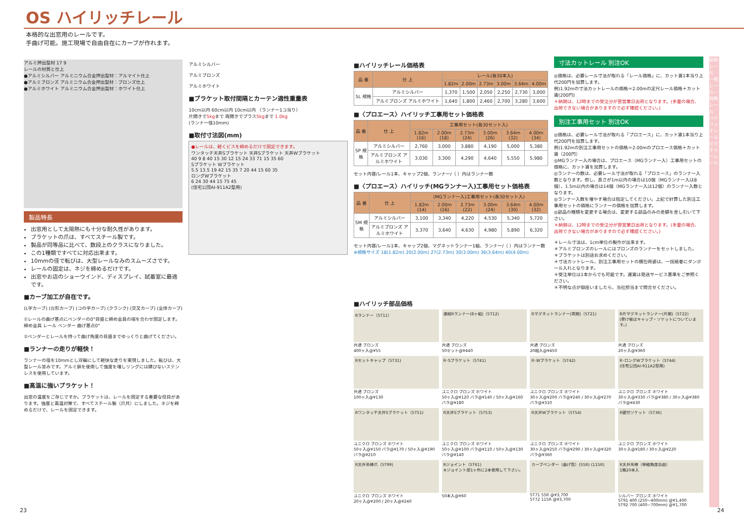OS ハイリッチレール
本格的な出窓用のレールです。
手曲げ可能。施工現場で自由自在にカーブが作れます。
アルミ押出型材 17 9
レールの材質と仕上
●アルミシルバー アルミニウム合金押出型材：アルマイト仕上
●アルミブロンズ アルミニウム合金押出型材：ブロンズ仕上
●アルミホワイト アルミニウム合金押出型材：ホワイト仕上
製品特長
出窓用として太陽熱にも十分な耐久性があります。
ブラケットの爪は、すべてスチール製です。
製品が同等品に比べて、数段上のクラスになりました。
この1種類ですべてに対応出来ます。
10mmの径で転びは、大型レールなみのスムーズさです。
レールの固定は、ネジを締めるだけです。
出窓やお店のショーウインド、ディスプレイ、試着室に最適です。
■カーブ加工が自在です。
(L字カーブ) (台形カーブ) (コの字カーブ) (クランク) (交叉カーブ) (全体カーブ)
①レールの曲げ基点にベンダーの0°目盛と締め金具の端を合わせ固定します。締め金具 レール ベンダー 曲げ基点0°
②ベンダーとレールを持って曲げ角度の目盛までゆっくりと曲げてください。
■ランナーの走りが軽快！
ランナーの径を10mmとし双輪にして軽快な走りを実現しました。転びは、大型レール並みです。アルミ鋲を使用して強度を増しリングには錆びないステンレスを使用しています。
■高温に強いブラケット！
出窓の温度をご存じですか。ブラケットは、レールを固定する重要な役目があります。強度と高温対策で、すべてスチール製（爪共）にしました。ネジを締めるだけで、レールを固定できます。
アルミシルバー
アルミブロンズ
アルミホワイト
■ブラケット取付間隔とカーテン適性重量表
10cm以内 60cm以内 10cm以内 〈ランナー1コ当り〉
片開きで5kgまで 両開きでプラス5kgまで 1.0kg
(ランナー径10mm)
■取付寸法図(mm)
●レールは、軽くビスを締めるだけで固定できます。
ワンタッチ天井Sブラケット 天井Sブラケット 天井Wブラケット
40 9 8 40 15 30 12 15 24 33 71 15 35 60
Sブラケット Wブラケット
5.5 13.5 19 42 15 35 7 20 44 15 60 35
ロングWブラケット
6 24 30 44 15 75 45
(住宅公団AI-911A2型用)
■ハイリッチレール価格表
| 品 番 | 仕 上 | レール(各30本入) | | | | | |
| --- | --- | --- | --- | --- | --- | --- | --- |
| | | 1.82m | 2.00m | 2.73m | 3.00m | 3.64m | 4.00m |
| 5L 規格 | アルミシルバー | 1,370 | 1,500 | 2,050 | 2,250 | 2,730 | 3,000 |
| | アルミブロンズ アルミホワイト | 1,640 | 1,800 | 2,460 | 2,700 | 3,280 | 3,600 |
■〈プロエース〉ハイリッチ工事用セット価格表
| 品 番 | 仕 上 | 工事用セット(各30セット入) | | | | | |
| --- | --- | --- | --- | --- | --- | --- | --- |
| | | 1.82m (16) | 2.00m (18) | 2.73m (24) | 3.00m (26) | 3.64m (32) | 4.00m (34) |
| 5P 規格 | アルミシルバー | 2,760 | 3,000 | 3,880 | 4,190 | 5,000 | 5,380 |
| | アルミブロンズ アルミホワイト | 3,030 | 3,300 | 4,290 | 4,640 | 5,550 | 5,980 |
セット内容/レール1本、キャップ2個、ランナー/（ ）内はランナー数
■〈プロエース〉ハイリッチ(MGランナー入)工事用セット価格表
| 品 番 | 仕 上 | (MGランナー入)工事用セット(各30セット入) | | | | | |
| --- | --- | --- | --- | --- | --- | --- | --- |
| | | 1.82m (14) | 2.00m (16) | 2.73m (22) | 3.00m (24) | 3.64m (30) | 4.00m (32) |
| 5M 規格 | アルミシルバー | 3,100 | 3,340 | 4,220 | 4,530 | 5,340 | 5,720 |
| | アルミブロンズ アルミホワイト | 3,370 | 3,640 | 4,630 | 4,980 | 5,890 | 6,320 |
セット内容/レール1本、キャップ2個、マグネットランナー1組、ランナー/（ ）内はランナー数
※規格サイズ 18(1.82m) 20(2.00m) 27(2.73m) 30(3.00m) 36(3.64m) 40(4.00m)
寸法カットレール 別注OK
◎価格は、必要レール寸法が取れる「レール価格」に、カット賃1本当り上代200円を加算します。
例)1.92mの寸法カットレールの価格＝2.00mの定尺レール価格＋カット賃(200円)
＊納期は、12時までの受注分が翌営業日出荷となります。(多量の場合、出荷できない場合がありますので必ず確認ください。)
別注工事用セット 別注OK
◎価格は、必要レール寸法が取れる「プロエース」に、カット賃1本当り上代200円を加算します。
例)1.92mの別注工事用セットの価格＝2.00mのプロエース価格＋カット賃（200円）
◎MGランナー入の場合は、プロエース（MGランナー入）工事用セットの価格に、カット賃を加算します。
◎ランナーの数は、必要レール寸法が取れる「プロエース」のランナー入数となります。但し、長さが1m以内の場合は10個（MGランナー入は8個）、1.5m以内の場合は14個（MGランナー入は12個）のランナー入数となります。
◎ランナー入数を増やす場合は指定してください。上記で計算した別注工事用セットの価格にランナーの価格を加算します。
◎部品の種類を変更する場合は、変更する部品のみの差額を差し引いて下さい。
＊納期は、12時までの受注分が翌営業日出荷となります。(多量の場合、出荷できない場合がありますので必ず確認ください。)
＊レール寸法は、1cm単位の製作が出来ます。
＊アルミブロンズのレールにはブロンズのランナーをセットしました。
＊ブラケットは別途お求めください。
＊寸法カットレール、別注工事用セットの梱包荷姿は、一括紙巻にダンボール入れとなります。
＊受注単位は1本からでも可能です。運賃は発送サービス基準をご参照ください。
＊不明な点が御座いましたら、当社担当まで問合せください。
■ハイリッチ部品価格
Rランナー（5T11）
共通 ブロンズ
400ヶ入@¥55
連結Rランナー(8ヶ組)（5T12)
共通 ブロンズ
50セット@¥440
Rマグネットランナー(両開)（5T21)
共通 ブロンズ
20組入@¥450
R片マグネットランナー(片開)（5T22)
(受け板はキャップ・ソケットについています。)
共通 ブロンズ
20ヶ入@¥360
Rセットキャップ（5T31)
共通 ブロンズ
100ヶ入@¥130
R･Sブラケット（5T41)
ユニクロ ブロンズ ホワイト
50ヶ入@¥120 バラ@¥140 / 50ヶ入@¥160 バラ@¥180
R･Wブラケット（5T42)
ユニクロ ブロンズ ホワイト
30ヶ入@¥200 バラ@¥240 / 30ヶ入@¥270 バラ@¥310
R･ロングWブラケット（5T44)
(住宅公団AI-911A2型用)
ユニクロ ブロンズ ホワイト
30ヶ入@¥330 バラ@¥380 / 30ヶ入@¥380 バラ@¥430
Rワンタッチ天井Sブラケット（5T51)
ユニクロ ブロンズ ホワイト
50ヶ入@¥150 バラ@¥170 / 50ヶ入@¥190 バラ@¥210
R天井Sブラケット（5T53)
ユニクロ ブロンズ ホワイト
50ヶ入@¥100 バラ@¥110 / 50ヶ入@¥130 バラ@¥140
R天井Wブラケット（5T54)
ユニクロ ブロンズ ホワイト
30ヶ入@¥250 バラ@¥290 / 30ヶ入@¥320 バラ@¥360
R壁付ソケット（5T36)
ユニクロ ブロンズ ホワイト
30ヶ入@¥180 / 30ヶ入@¥220
R天井吊棒爪（5T99)
ユニクロ ブロンズ ホワイト
20ヶ入@¥200 / 20ヶ入@¥240
Rジョイント（5T61)
※ジョイント部1ヶ所に2本使用して下さい。
50本入@¥60
カーブベンダー（曲げ型）(55R) (115R)
5T71 55R @¥3,700
5T72 115R @¥3,700
R天井吊棒（伸縮角度自由）
1箱20本入
シルバー ブロンズ ホワイト
5T91 400 (250~400mm) @¥1,400
5T92 700 (400~700mm) @¥1,700
装飾レール 一般レール・特殊レール ハイリッチレール ピクチャーレール
23 24